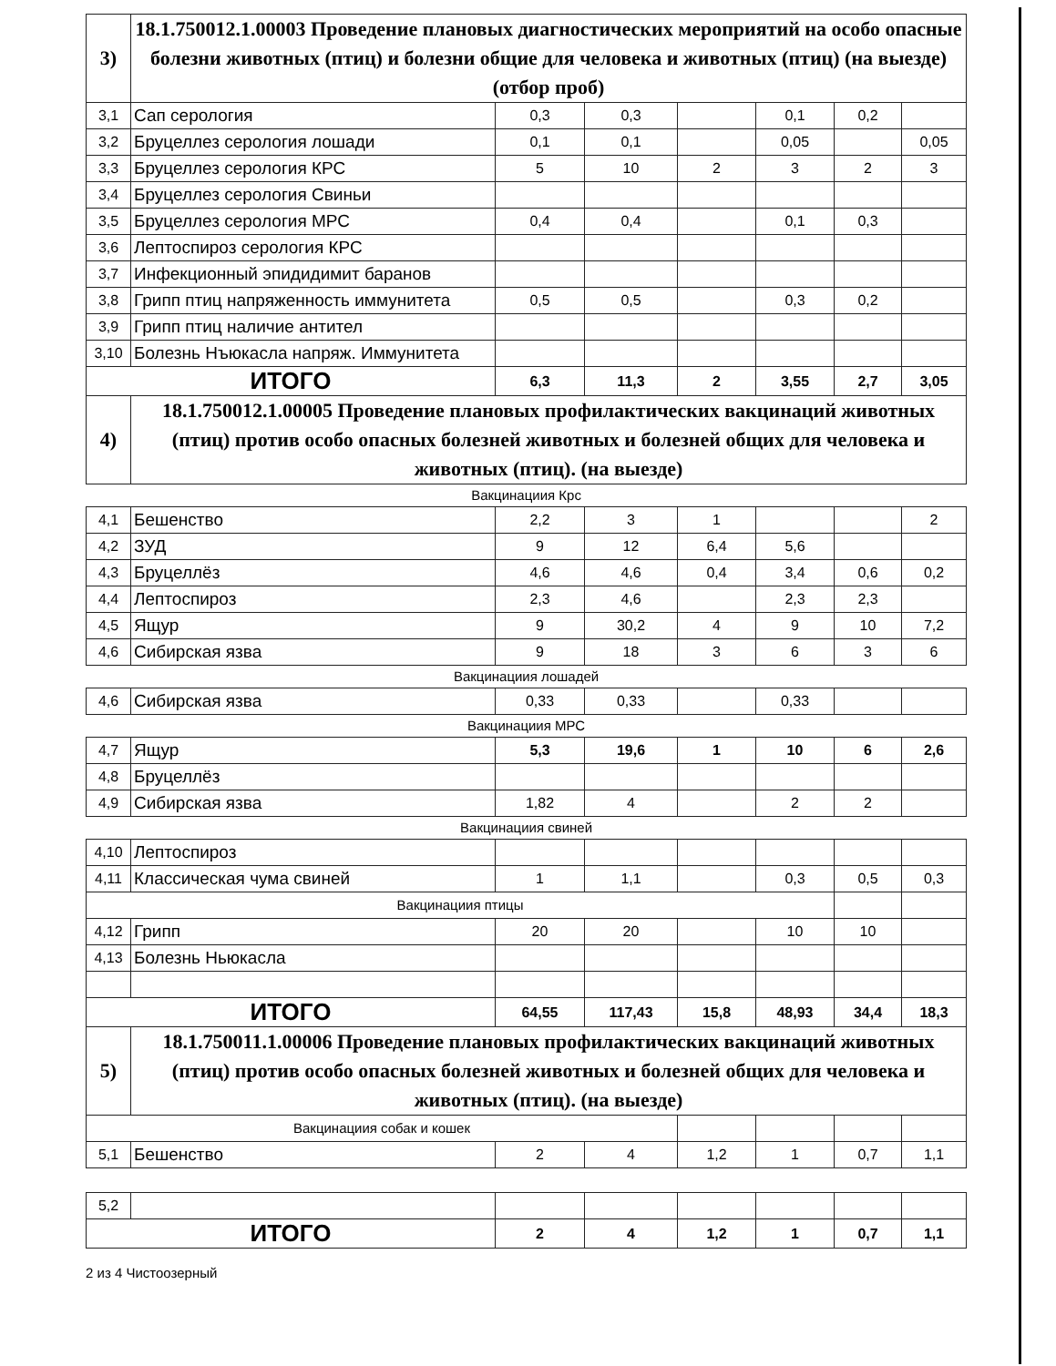| 3) | 18.1.750012.1.00003 Проведение плановых диагностических мероприятий на особо опасные болезни животных (птиц) и болезни общие для человека и животных (птиц) (на выезде) (отбор проб) | | | | | | |
| 3,1 | Сап серология | 0,3 | 0,3 | | 0,1 | 0,2 | |
| 3,2 | Бруцеллез серология лошади | 0,1 | 0,1 | | 0,05 | | 0,05 |
| 3,3 | Бруцеллез серология КРС | 5 | 10 | 2 | 3 | 2 | 3 |
| 3,4 | Бруцеллез серология Свиньи | | | | | | |
| 3,5 | Бруцеллез серология МРС | 0,4 | 0,4 | | 0,1 | 0,3 | |
| 3,6 | Лептоспироз серология КРС | | | | | | |
| 3,7 | Инфекционный эпидидимит баранов | | | | | | |
| 3,8 | Грипп птиц напряженность иммунитета | 0,5 | 0,5 | | 0,3 | 0,2 | |
| 3,9 | Грипп птиц наличие антител | | | | | | |
| 3,10 | Болезнь Нъюкасла напряж. Иммунитета | | | | | | |
| ИТОГО | | 6,3 | 11,3 | 2 | 3,55 | 2,7 | 3,05 |
| 4) | 18.1.750012.1.00005 Проведение плановых профилактических вакцинаций животных (птиц) против особо опасных болезней животных и болезней общих для человека и животных (птиц). (на выезде) | | | | | | |
| Вакцинациия Крс | | | | | | | |
| 4,1 | Бешенство | 2,2 | 3 | 1 | | | 2 |
| 4,2 | ЗУД | 9 | 12 | 6,4 | 5,6 | | |
| 4,3 | Бруцеллёз | 4,6 | 4,6 | 0,4 | 3,4 | 0,6 | 0,2 |
| 4,4 | Лептоспироз | 2,3 | 4,6 | | 2,3 | 2,3 | |
| 4,5 | Ящур | 9 | 30,2 | 4 | 9 | 10 | 7,2 |
| 4,6 | Сибирская язва | 9 | 18 | 3 | 6 | 3 | 6 |
| Вакцинациия лошадей | | | | | | | |
| 4,6 | Сибирская язва | 0,33 | 0,33 | | 0,33 | | |
| Вакцинациия МРС | | | | | | | |
| 4,7 | Ящур | 5,3 | 19,6 | 1 | 10 | 6 | 2,6 |
| 4,8 | Бруцеллёз | | | | | | |
| 4,9 | Сибирская язва | 1,82 | 4 | | 2 | 2 | |
| Вакцинациия свиней | | | | | | | |
| 4,10 | Лептоспироз | | | | | | |
| 4,11 | Классическая чума свиней | 1 | 1,1 | | 0,3 | 0,5 | 0,3 |
| Вакцинациия птицы | | | | | | | |
| 4,12 | Грипп | 20 | 20 | | 10 | 10 | |
| 4,13 | Болезнь Ньюкасла | | | | | | |
| ИТОГО | | 64,55 | 117,43 | 15,8 | 48,93 | 34,4 | 18,3 |
| 5) | 18.1.750011.1.00006 Проведение плановых профилактических вакцинаций животных (птиц) против особо опасных болезней животных и болезней общих для человека и животных (птиц). (на выезде) | | | | | | |
| Вакцинациия собак и кошек | | | | | | | |
| 5,1 | Бешенство | 2 | 4 | 1,2 | 1 | 0,7 | 1,1 |
| 5,2 | | | | | | | |
| ИТОГО | | 2 | 4 | 1,2 | 1 | 0,7 | 1,1 |
2 из 4 Чистоозерный